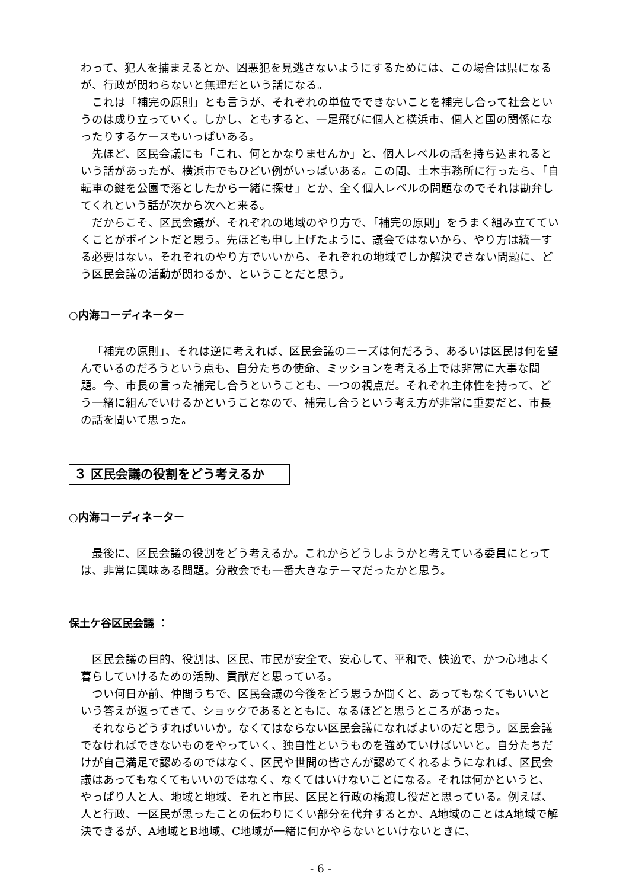わって、犯人を捕まえるとか、凶悪犯を見逃さないようにするためには、この場合は県になるが、行政が関わらないと無理だという話になる。
これは「補完の原則」とも言うが、それぞれの単位でできないことを補完し合って社会というのは成り立っていく。しかし、ともすると、一足飛びに個人と横浜市、個人と国の関係になったりするケースもいっぱいある。
先ほど、区民会議にも「これ、何とかなりませんか」と、個人レベルの話を持ち込まれるという話があったが、横浜市でもひどい例がいっぱいある。この間、土木事務所に行ったら、「自転車の鍵を公園で落としたから一緒に探せ」とか、全く個人レベルの問題なのでそれは勘弁してくれという話が次から次へと来る。
だからこそ、区民会議が、それぞれの地域のやり方で、「補完の原則」をうまく組み立てていくことがポイントだと思う。先ほども申し上げたように、議会ではないから、やり方は統一する必要はない。それぞれのやり方でいいから、それぞれの地域でしか解決できない問題に、どう区民会議の活動が関わるか、ということだと思う。
○内海コーディネーター
「補完の原則」、それは逆に考えれば、区民会議のニーズは何だろう、あるいは区民は何を望んでいるのだろうという点も、自分たちの使命、ミッションを考える上では非常に大事な問題。今、市長の言った補完し合うということも、一つの視点だ。それぞれ主体性を持って、どう一緒に組んでいけるかということなので、補完し合うという考え方が非常に重要だと、市長の話を聞いて思った。
３ 区民会議の役割をどう考えるか
○内海コーディネーター
最後に、区民会議の役割をどう考えるか。これからどうしようかと考えている委員にとっては、非常に興味ある問題。分散会でも一番大きなテーマだったかと思う。
保土ケ谷区民会議 ：
区民会議の目的、役割は、区民、市民が安全で、安心して、平和で、快適で、かつ心地よく暮らしていけるための活動、貢献だと思っている。
つい何日か前、仲間うちで、区民会議の今後をどう思うか聞くと、あってもなくてもいいという答えが返ってきて、ショックであるとともに、なるほどと思うところがあった。
それならどうすればいいか。なくてはならない区民会議になればよいのだと思う。区民会議でなければできないものをやっていく、独自性というものを強めていけばいいと。自分たちだけが自己満足で認めるのではなく、区民や世間の皆さんが認めてくれるようになれば、区民会議はあってもなくてもいいのではなく、なくてはいけないことになる。それは何かというと、やっぱり人と人、地域と地域、それと市民、区民と行政の橋渡し役だと思っている。例えば、人と行政、一区民が思ったことの伝わりにくい部分を代弁するとか、A地域のことはA地域で解決できるが、A地域とB地域、C地域が一緒に何かやらないといけないときに、
- 6 -